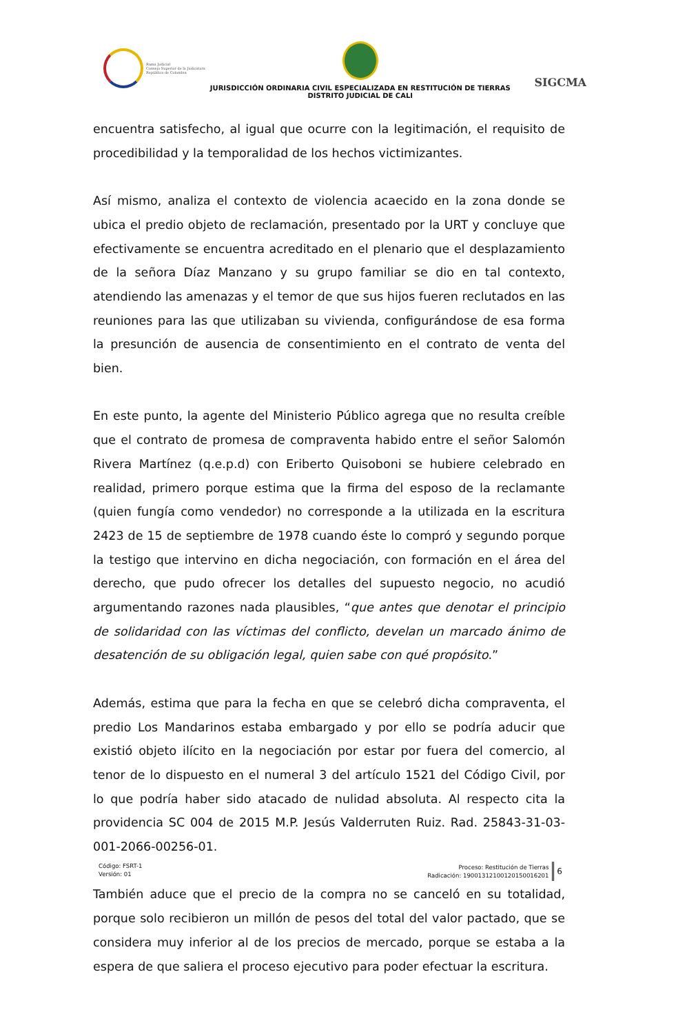Rama Judicial
Consejo Superior de la Judicatura
República de Colombia
JURISDICCIÓN ORDINARIA CIVIL ESPECIALIZADA EN RESTITUCIÓN DE TIERRAS
DISTRITO JUDICIAL DE CALI
SIGCMA
encuentra satisfecho, al igual que ocurre con la legitimación, el requisito de procedibilidad y la temporalidad de los hechos victimizantes.
Así mismo, analiza el contexto de violencia acaecido en la zona donde se ubica el predio objeto de reclamación, presentado por la URT y concluye que efectivamente se encuentra acreditado en el plenario que el desplazamiento de la señora Díaz Manzano y su grupo familiar se dio en tal contexto, atendiendo las amenazas y el temor de que sus hijos fueren reclutados en las reuniones para las que utilizaban su vivienda, configurándose de esa forma la presunción de ausencia de consentimiento en el contrato de venta del bien.
En este punto, la agente del Ministerio Público agrega que no resulta creíble que el contrato de promesa de compraventa habido entre el señor Salomón Rivera Martínez (q.e.p.d) con Eriberto Quisoboni se hubiere celebrado en realidad, primero porque estima que la firma del esposo de la reclamante (quien fungía como vendedor) no corresponde a la utilizada en la escritura 2423 de 15 de septiembre de 1978 cuando éste lo compró y segundo porque la testigo que intervino en dicha negociación, con formación en el área del derecho, que pudo ofrecer los detalles del supuesto negocio, no acudió argumentando razones nada plausibles, “que antes que denotar el principio de solidaridad con las víctimas del conflicto, develan un marcado ánimo de desatención de su obligación legal, quien sabe con qué propósito.”
Además, estima que para la fecha en que se celebró dicha compraventa, el predio Los Mandarinos estaba embargado y por ello se podría aducir que existió objeto ilícito en la negociación por estar por fuera del comercio, al tenor de lo dispuesto en el numeral 3 del artículo 1521 del Código Civil, por lo que podría haber sido atacado de nulidad absoluta. Al respecto cita la providencia SC 004 de 2015 M.P. Jesús Valderruten Ruiz. Rad. 25843-31-03-001-2066-00256-01.
También aduce que el precio de la compra no se canceló en su totalidad, porque solo recibieron un millón de pesos del total del valor pactado, que se considera muy inferior al de los precios de mercado, porque se estaba a la espera de que saliera el proceso ejecutivo para poder efectuar la escritura.
Código: FSRT-1
Versión: 01
Proceso: Restitución de Tierras
Radicación: 19001312100120150016201
6